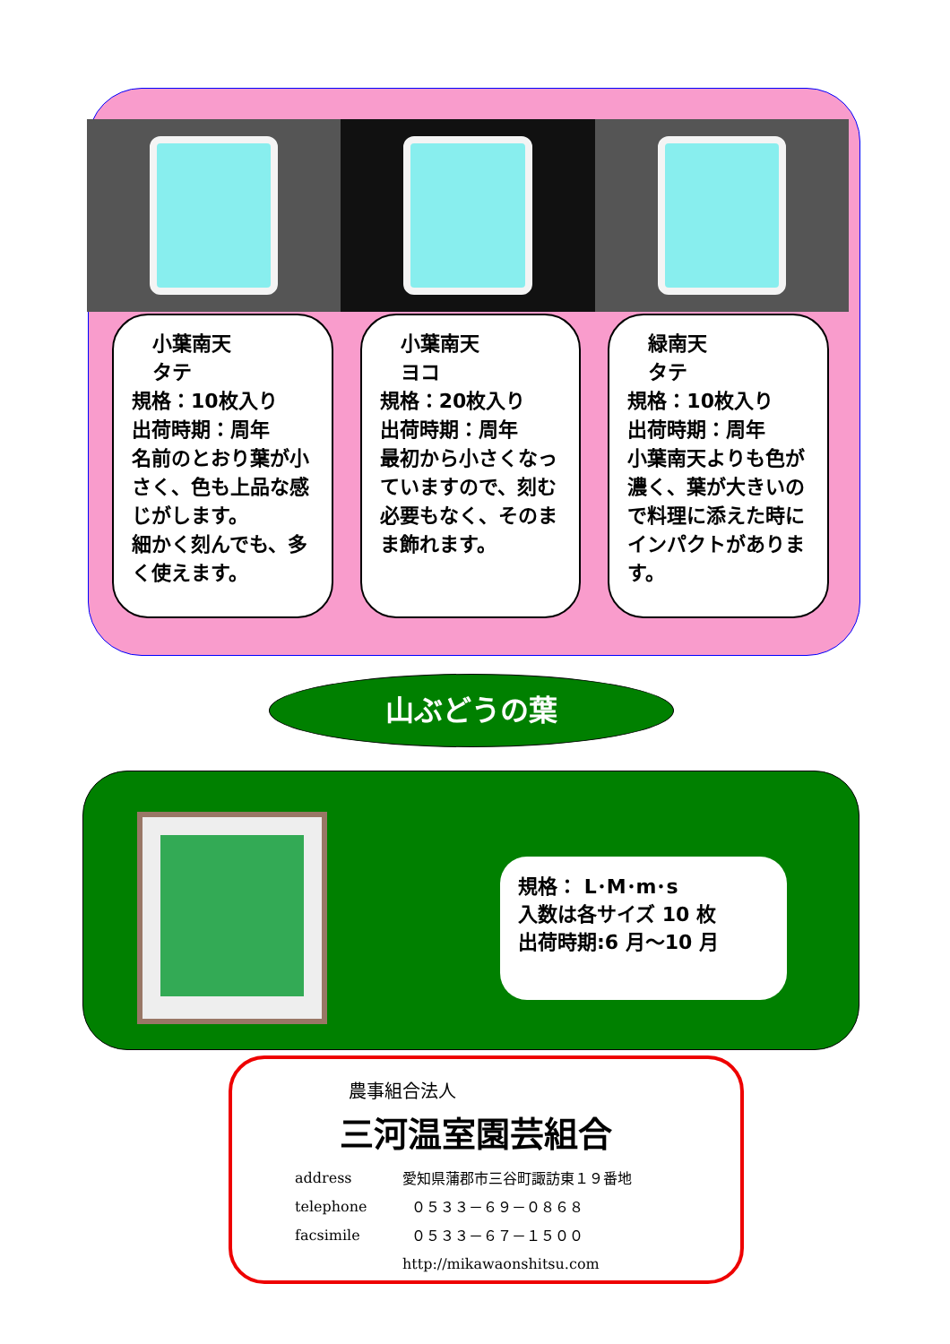小葉南天
タテ
規格：10枚入り
出荷時期：周年
名前のとおり葉が小さく、色も上品な感じがします。
細かく刻んでも、多く使えます。
小葉南天
ヨコ
規格：20枚入り
出荷時期：周年
最初から小さくなっていますので、刻む必要もなく、そのまま飾れます。
緑南天
タテ
規格：10枚入り
出荷時期：周年
小葉南天よりも色が濃く、葉が大きいので料理に添えた時にインパクトがあります。
山ぶどうの葉
規格： L･M･m･s
入数は各サイズ 10 枚
出荷時期:6 月～10 月
農事組合法人
三河温室園芸組合
| address | 愛知県蒲郡市三谷町諏訪東１９番地 |
| telephone | ０５３３－６９－０８６８ |
| facsimile | ０５３３－６７－１５００ |
| | http://mikawaonshitsu.com |